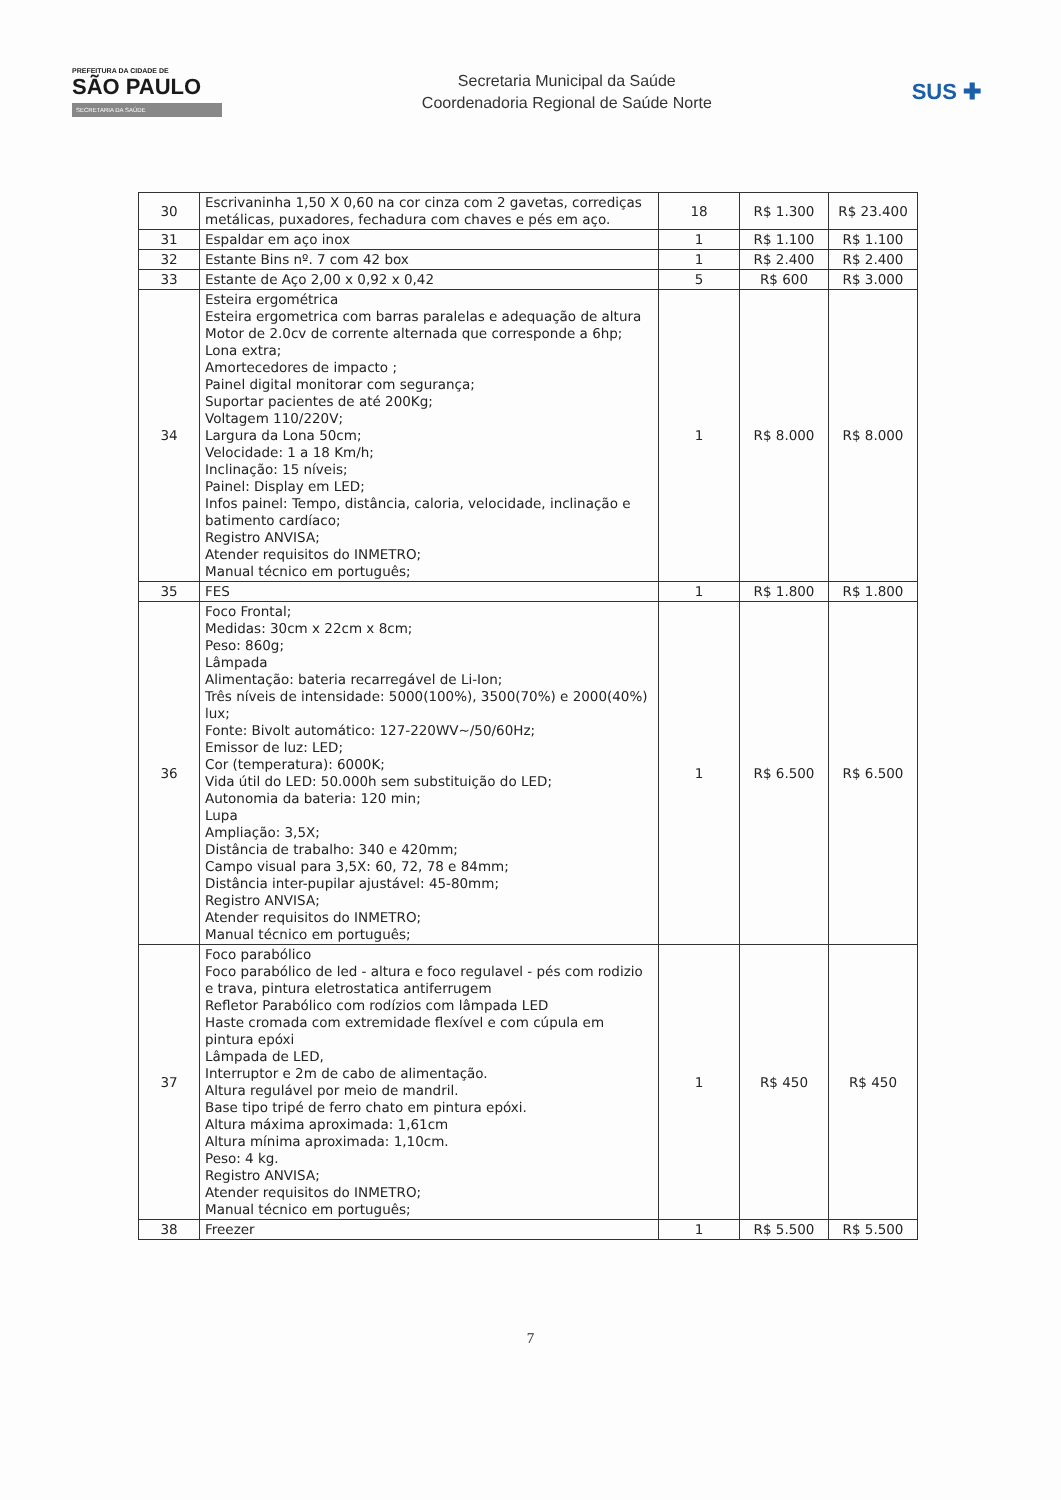PREFEITURA DA CIDADE DE
SÃO PAULO
SECRETARIA DA SAÚDE
Secretaria Municipal da Saúde
Coordenadoria Regional de Saúde Norte
SUS ✚
| 30 | Escrivaninha 1,50 X 0,60 na cor cinza com 2 gavetas, corrediças metálicas, puxadores, fechadura com chaves e pés em aço. | 18 | R$ 1.300 | R$ 23.400 |
| 31 | Espaldar em aço inox | 1 | R$ 1.100 | R$ 1.100 |
| 32 | Estante Bins nº. 7 com 42 box | 1 | R$ 2.400 | R$ 2.400 |
| 33 | Estante de Aço 2,00 x 0,92 x 0,42 | 5 | R$ 600 | R$ 3.000 |
| 34 | Esteira ergométrica Esteira ergometrica com barras paralelas e adequação de altura Motor de 2.0cv de corrente alternada que corresponde a 6hp; Lona extra; Amortecedores de impacto ; Painel digital monitorar com segurança; Suportar pacientes de até 200Kg; Voltagem 110/220V; Largura da Lona 50cm; Velocidade: 1 a 18 Km/h; Inclinação: 15 níveis; Painel: Display em LED; Infos painel: Tempo, distância, caloria, velocidade, inclinação e batimento cardíaco; Registro ANVISA; Atender requisitos do INMETRO; Manual técnico em português; | 1 | R$ 8.000 | R$ 8.000 |
| 35 | FES | 1 | R$ 1.800 | R$ 1.800 |
| 36 | Foco Frontal; Medidas: 30cm x 22cm x 8cm; Peso: 860g; Lâmpada Alimentação: bateria recarregável de Li-Ion; Três níveis de intensidade: 5000(100%), 3500(70%) e 2000(40%) lux; Fonte: Bivolt automático: 127-220WV~/50/60Hz; Emissor de luz: LED; Cor (temperatura): 6000K; Vida útil do LED: 50.000h sem substituição do LED; Autonomia da bateria: 120 min; Lupa Ampliação: 3,5X; Distância de trabalho: 340 e 420mm; Campo visual para 3,5X: 60, 72, 78 e 84mm; Distância inter-pupilar ajustável: 45-80mm; Registro ANVISA; Atender requisitos do INMETRO; Manual técnico em português; | 1 | R$ 6.500 | R$ 6.500 |
| 37 | Foco parabólico Foco parabólico de led - altura e foco regulavel - pés com rodizio e trava, pintura eletrostatica antiferrugem Refletor Parabólico com rodízios com lâmpada LED Haste cromada com extremidade flexível e com cúpula em pintura epóxi Lâmpada de LED, Interruptor e 2m de cabo de alimentação. Altura regulável por meio de mandril. Base tipo tripé de ferro chato em pintura epóxi. Altura máxima aproximada: 1,61cm Altura mínima aproximada: 1,10cm. Peso: 4 kg. Registro ANVISA; Atender requisitos do INMETRO; Manual técnico em português; | 1 | R$ 450 | R$ 450 |
| 38 | Freezer | 1 | R$ 5.500 | R$ 5.500 |
7